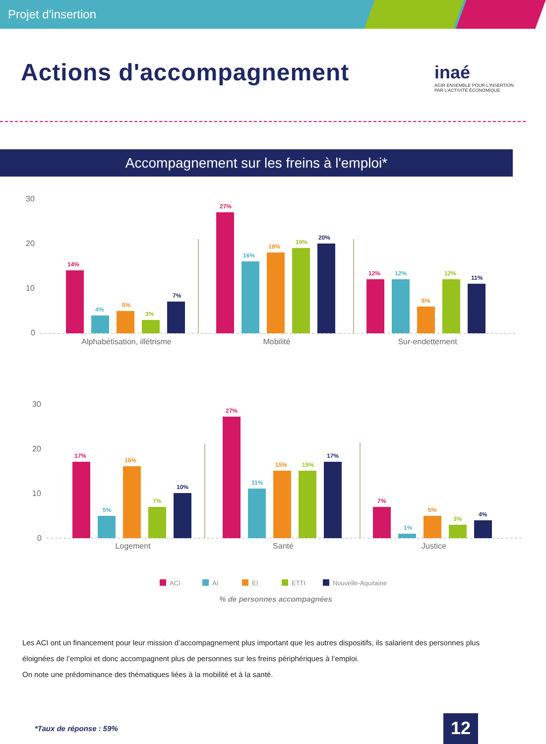Projet d'insertion
Actions d'accompagnement
inaé
AGIR ENSEMBLE POUR L'INSERTION
PAR L'ACTIVITÉ ÉCONOMIQUE
Accompagnement sur les freins à l'emploi*
30
20
10
0
14%
4%
5%
3%
7%
27%
16%
18%
19%
20%
12%
12%
6%
12%
11%
Alphabétisation, illétrisme
Mobilité
Sur-endettement
30
20
10
0
17%
5%
16%
7%
10%
27%
11%
15%
15%
17%
7%
1%
5%
3%
4%
Logement
Santé
Justice
ACI
AI
EI
ETTI
Nouvelle-Aquitaine
% de personnes accompagnées
Les ACI ont un financement pour leur mission d’accompagnement plus important que les autres dispositifs, ils salarient des personnes plus éloignées de l’emploi et donc accompagnent plus de personnes sur les freins périphériques à l’emploi.
On note une prédominance des thématiques liées à la mobilité et à la santé.
*Taux de réponse : 59% 12